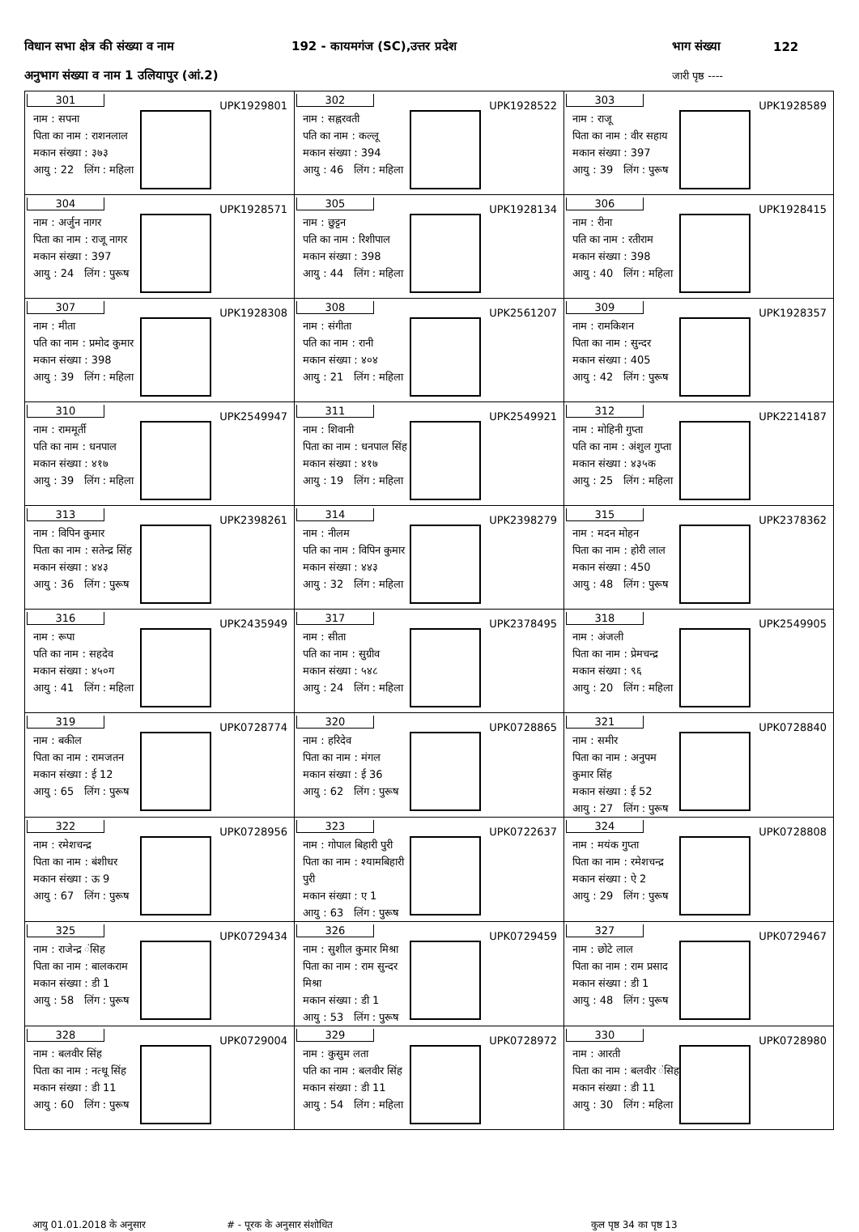विधान सभा क्षेत्र की संख्या व नाम 192 - कायमगंज (SC),उत्तर प्रदेश भाग संख्या 122
अनुभाग संख्या व नाम 1 उलियापुर (आं.2) जारी पृष्ठ ----
| 301 UPK1929801 नाम : सपना पिता का नाम : राशनलाल मकान संख्या : ३७३ आयु : 22 लिंग : महिला | 302 UPK1928522 नाम : सह्नरवती पति का नाम : कल्लू मकान संख्या : 394 आयु : 46 लिंग : महिला | 303 UPK1928589 नाम : राजू पिता का नाम : वीर सहाय मकान संख्या : 397 आयु : 39 लिंग : पुरूष |
| 304 UPK1928571 नाम : अर्जुन नागर पिता का नाम : राजू नागर मकान संख्या : 397 आयु : 24 लिंग : पुरूष | 305 UPK1928134 नाम : छुट्टन पति का नाम : रिशीपाल मकान संख्या : 398 आयु : 44 लिंग : महिला | 306 UPK1928415 नाम : रीना पति का नाम : रतीराम मकान संख्या : 398 आयु : 40 लिंग : महिला |
| 307 UPK1928308 नाम : मीता पति का नाम : प्रमोद कुमार मकान संख्या : 398 आयु : 39 लिंग : महिला | 308 UPK2561207 नाम : संगीता पति का नाम : रानी मकान संख्या : ४०४ आयु : 21 लिंग : महिला | 309 UPK1928357 नाम : रामकिशन पिता का नाम : सुन्दर मकान संख्या : 405 आयु : 42 लिंग : पुरूष |
| 310 UPK2549947 नाम : राममूर्ती पति का नाम : धनपाल मकान संख्या : ४१७ आयु : 39 लिंग : महिला | 311 UPK2549921 नाम : शिवानी पिता का नाम : धनपाल सिंह मकान संख्या : ४१७ आयु : 19 लिंग : महिला | 312 UPK2214187 नाम : मोहिनी गुप्ता पति का नाम : अंशुल गुप्ता मकान संख्या : ४३५क आयु : 25 लिंग : महिला |
| 313 UPK2398261 नाम : विपिन कुमार पिता का नाम : सतेन्द्र सिंह मकान संख्या : ४४३ आयु : 36 लिंग : पुरूष | 314 UPK2398279 नाम : नीलम पति का नाम : विपिन कुमार मकान संख्या : ४४३ आयु : 32 लिंग : महिला | 315 UPK2378362 नाम : मदन मोहन पिता का नाम : होरी लाल मकान संख्या : 450 आयु : 48 लिंग : पुरूष |
| 316 UPK2435949 नाम : रूपा पति का नाम : सहदेव मकान संख्या : ४५०ग आयु : 41 लिंग : महिला | 317 UPK2378495 नाम : सीता पति का नाम : सुग्रीव मकान संख्या : ५४८ आयु : 24 लिंग : महिला | 318 UPK2549905 नाम : अंजली पिता का नाम : प्रेमचन्द्र मकान संख्या : ९६ आयु : 20 लिंग : महिला |
| 319 UPK0728774 नाम : बकील पिता का नाम : रामजतन मकान संख्या : ई 12 आयु : 65 लिंग : पुरूष | 320 UPK0728865 नाम : हरिदेव पिता का नाम : मंगल मकान संख्या : ई 36 आयु : 62 लिंग : पुरूष | 321 UPK0728840 नाम : समीर पिता का नाम : अनुपम कुमार सिंह मकान संख्या : ई 52 आयु : 27 लिंग : पुरूष |
| 322 UPK0728956 नाम : रमेशचन्द्र पिता का नाम : बंशीधर मकान संख्या : ऊ 9 आयु : 67 लिंग : पुरूष | 323 UPK0722637 नाम : गोपाल बिहारी पुरी पिता का नाम : श्यामबिहारी पुरी मकान संख्या : ए 1 आयु : 63 लिंग : पुरूष | 324 UPK0728808 नाम : मयंक गुप्ता पिता का नाम : रमेशचन्द्र मकान संख्या : ऐ 2 आयु : 29 लिंग : पुरूष |
| 325 UPK0729434 नाम : राजेन्द्र ंसिह पिता का नाम : बालकराम मकान संख्या : डी 1 आयु : 58 लिंग : पुरूष | 326 UPK0729459 नाम : सुशील कुमार मिश्रा पिता का नाम : राम सुन्दर मिश्रा मकान संख्या : डी 1 आयु : 53 लिंग : पुरूष | 327 UPK0729467 नाम : छोटे लाल पिता का नाम : राम प्रसाद मकान संख्या : डी 1 आयु : 48 लिंग : पुरूष |
| 328 UPK0729004 नाम : बलवीर सिंह पिता का नाम : नत्थू सिंह मकान संख्या : डी 11 आयु : 60 लिंग : पुरूष | 329 UPK0728972 नाम : कुसुम लता पति का नाम : बलवीर सिंह मकान संख्या : डी 11 आयु : 54 लिंग : महिला | 330 UPK0728980 नाम : आरती पिता का नाम : बलवीर ंसिह मकान संख्या : डी 11 आयु : 30 लिंग : महिला |
आयु 01.01.2018 के अनुसार # - पूरक के अनुसार संशोधित कुल पृष्ठ 34 का पृष्ठ 13